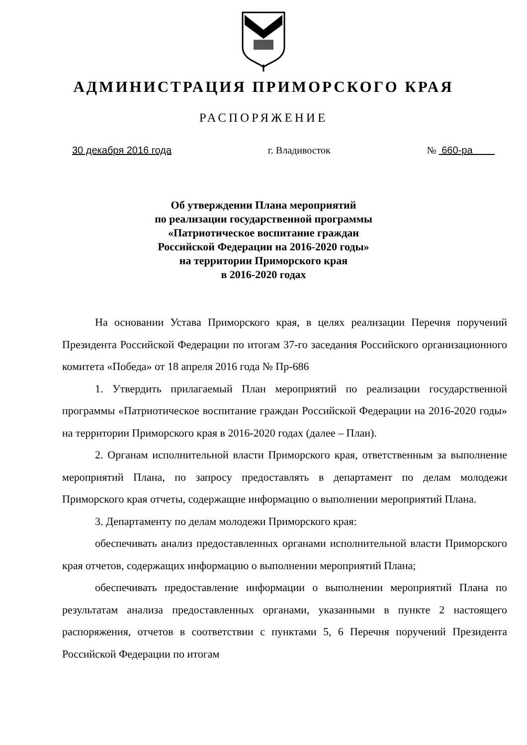АДМИНИСТРАЦИЯ ПРИМОРСКОГО КРАЯ
РАСПОРЯЖЕНИЕ
30 декабря 2016 года г. Владивосток № 660-ра
Об утверждении Плана мероприятий
по реализации государственной программы
«Патриотическое воспитание граждан
Российской Федерации на 2016-2020 годы»
на территории Приморского края
в 2016-2020 годах
На основании Устава Приморского края, в целях реализации Перечня поручений Президента Российской Федерации по итогам 37-го заседания Российского организационного комитета «Победа» от 18 апреля 2016 года № Пр-686
1. Утвердить прилагаемый План мероприятий по реализации государственной программы «Патриотическое воспитание граждан Российской Федерации на 2016-2020 годы» на территории Приморского края в 2016-2020 годах (далее – План).
2. Органам исполнительной власти Приморского края, ответственным за выполнение мероприятий Плана, по запросу предоставлять в департамент по делам молодежи Приморского края отчеты, содержащие информацию о выполнении мероприятий Плана.
3. Департаменту по делам молодежи Приморского края:
обеспечивать анализ предоставленных органами исполнительной власти Приморского края отчетов, содержащих информацию о выполнении мероприятий Плана;
обеспечивать предоставление информации о выполнении мероприятий Плана по результатам анализа предоставленных органами, указанными в пункте 2 настоящего распоряжения, отчетов в соответствии с пунктами 5, 6 Перечня поручений Президента Российской Федерации по итогам